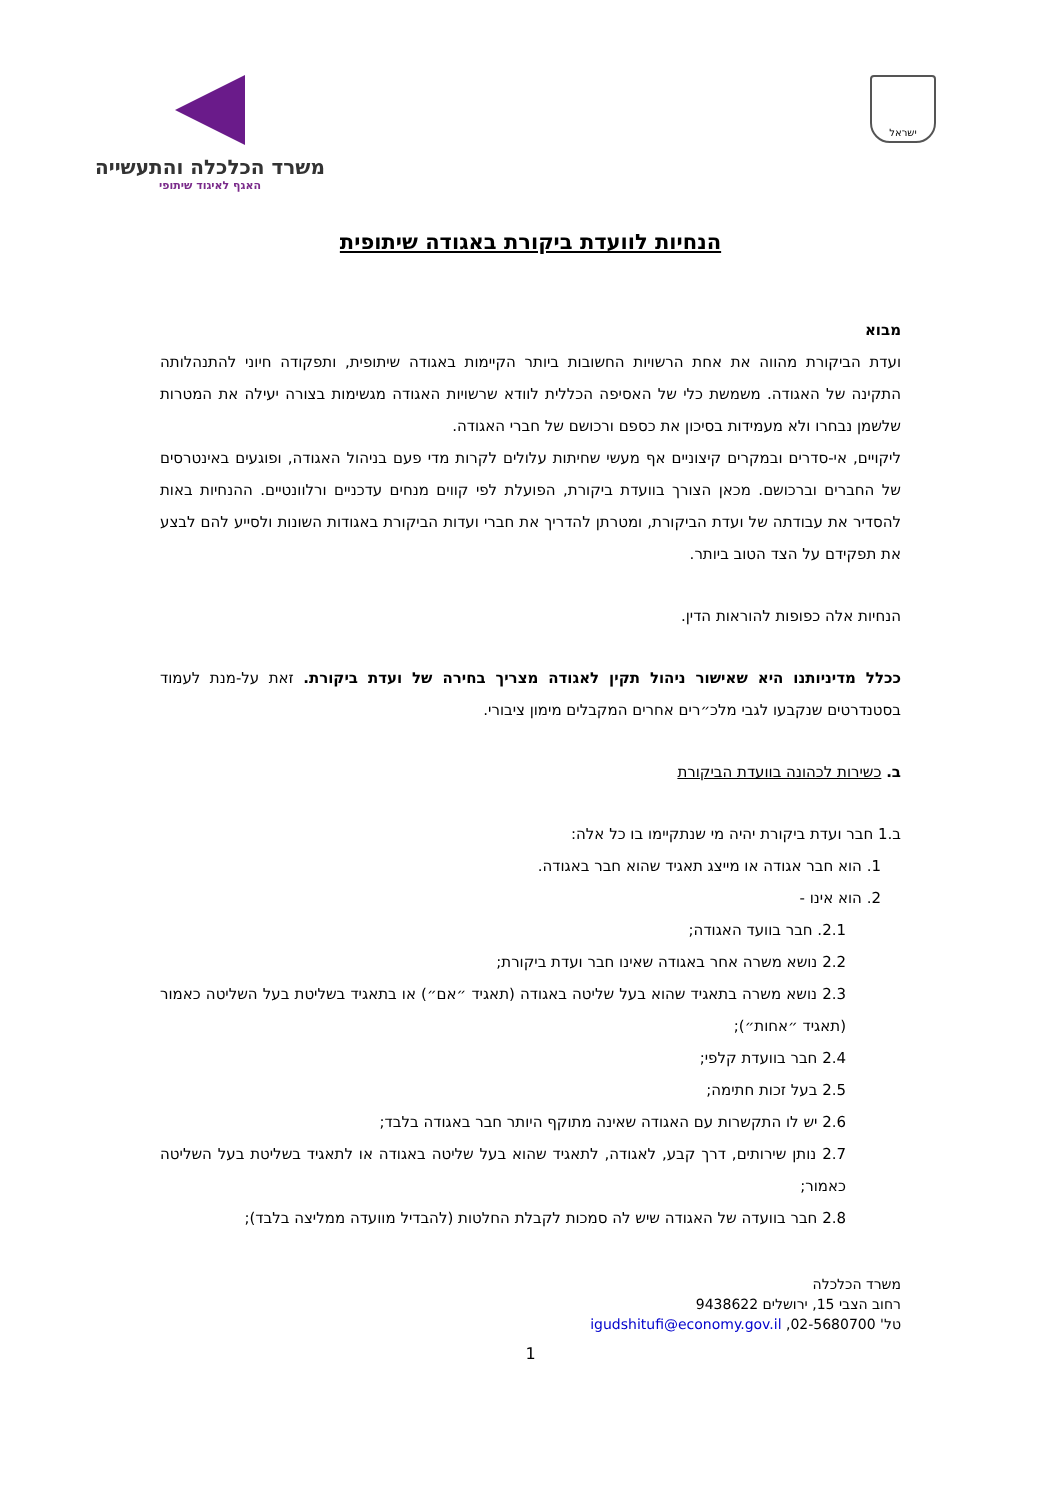ישראל
משרד הכלכלה והתעשייה
האגף לאיגוד שיתופי
הנחיות לוועדת ביקורת באגודה שיתופית
מבוא
ועדת הביקורת מהווה את אחת הרשויות החשובות ביותר הקיימות באגודה שיתופית, ותפקודה חיוני להתנהלותה התקינה של האגודה. משמשת כלי של האסיפה הכללית לוודא שרשויות האגודה מגשימות בצורה יעילה את המטרות שלשמן נבחרו ולא מעמידות בסיכון את כספם ורכושם של חברי האגודה.
ליקויים, אי-סדרים ובמקרים קיצוניים אף מעשי שחיתות עלולים לקרות מדי פעם בניהול האגודה, ופוגעים באינטרסים של החברים וברכושם. מכאן הצורך בוועדת ביקורת, הפועלת לפי קווים מנחים עדכניים ורלוונטיים. ההנחיות באות להסדיר את עבודתה של ועדת הביקורת, ומטרתן להדריך את חברי ועדות הביקורת באגודות השונות ולסייע להם לבצע את תפקידם על הצד הטוב ביותר.
הנחיות אלה כפופות להוראות הדין.
ככלל מדיניותנו היא שאישור ניהול תקין לאגודה מצריך בחירה של ועדת ביקורת. זאת על-מנת לעמוד בסטנדרטים שנקבעו לגבי מלכ״רים אחרים המקבלים מימון ציבורי.
ב. כשירות לכהונה בוועדת הביקורת
ב.1 חבר ועדת ביקורת יהיה מי שנתקיימו בו כל אלה:
1. הוא חבר אגודה או מייצג תאגיד שהוא חבר באגודה.
2. הוא אינו -
2.1. חבר בוועד האגודה;
2.2 נושא משרה אחר באגודה שאינו חבר ועדת ביקורת;
2.3 נושא משרה בתאגיד שהוא בעל שליטה באגודה (תאגיד ״אם״) או בתאגיד בשליטת בעל השליטה כאמור (תאגיד ״אחות״);
2.4 חבר בוועדת קלפי;
2.5 בעל זכות חתימה;
2.6 יש לו התקשרות עם האגודה שאינה מתוקף היותר חבר באגודה בלבד;
2.7 נותן שירותים, דרך קבע, לאגודה, לתאגיד שהוא בעל שליטה באגודה או לתאגיד בשליטת בעל השליטה כאמור;
2.8 חבר בוועדה של האגודה שיש לה סמכות לקבלת החלטות (להבדיל מוועדה ממליצה בלבד);
משרד הכלכלה
רחוב הצבי 15, ירושלים 9438622
טל' 02-5680700, igudshitufi@economy.gov.il
1